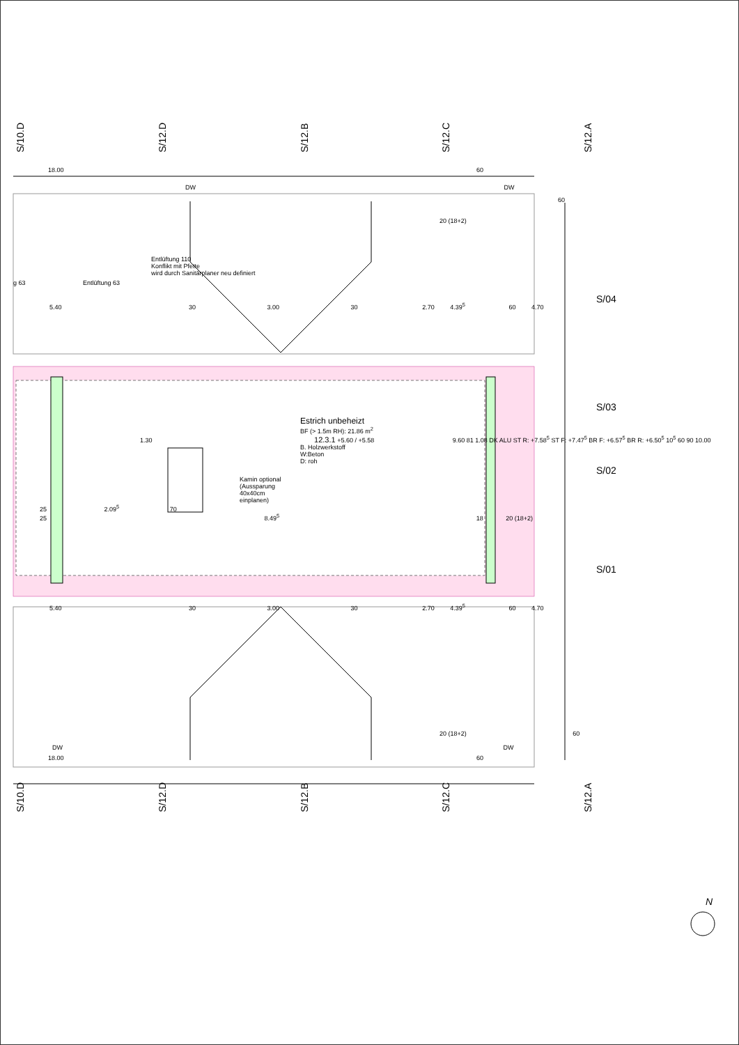S/10.D S/12.D S/12.B S/12.C S/12.A
18.00 60
DW DW
60
20 (18+2)
Entlüftung 110
Konflikt mit Pfette
wird durch Sanitärplaner neu definiert
g 63 Entlüftung 63
S/04
5.40 30 3.00 30 2.70 4.39<sup>5</sup> 60 4.70
S/03
Estrich unbeheizt
BF (> 1.5m RH): 21.86 m<sup>2</sup>
1.30 12.3.1 +5.60 / +5.58 9.60 81 1.08 DK ALU ST R: +7.58<sup>5</sup> ST F: +7.47<sup>5</sup> BR F: +6.57<sup>5</sup> BR R: +6.50<sup>5</sup> 10<sup>5</sup> 60 90 10.00
B. Holzwerkstoff
W:Beton
D: roh
S/02
Kamin optional
(Aussparung
40x40cm
einplanen)
25 2.09<sup>5</sup> 70
25 8.49<sup>5</sup> 18 20 (18+2)
S/01
5.40 30 3.00 30 2.70 4.39<sup>5</sup> 60 4.70
20 (18+2) 60
DW DW
18.00 60
S/10.D S/12.D S/12.B S/12.C S/12.A
N